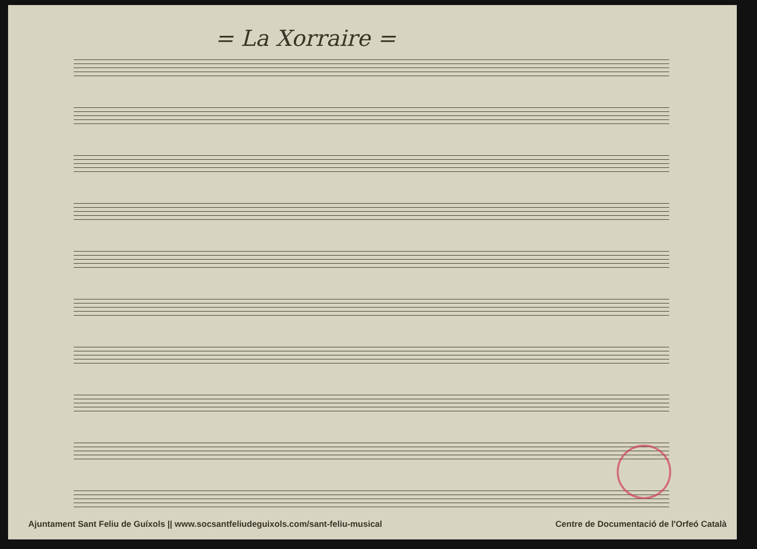= La Xorraire =
Ajuntament Sant Feliu de Guíxols || www.socsantfeliudeguixols.com/sant-feliu-musical Centre de Documentació de l'Orfeó Català